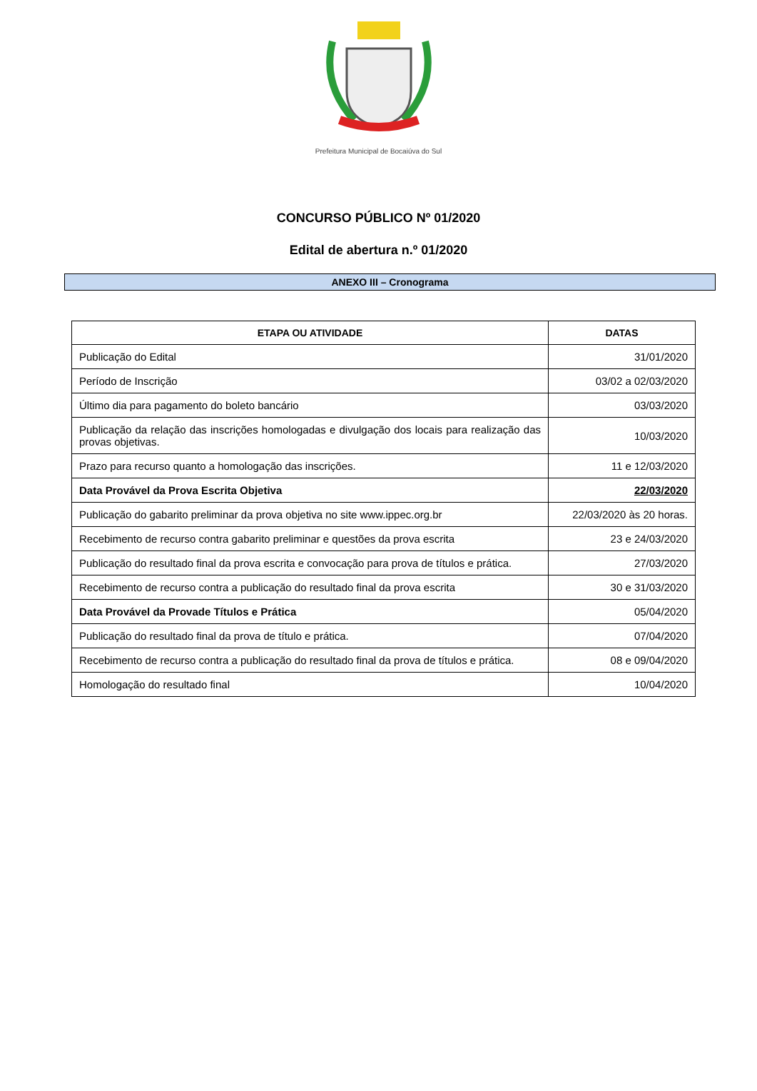Prefeitura Municipal de Bocaiúva do Sul
CONCURSO PÚBLICO Nº 01/2020
Edital de abertura n.º 01/2020
ANEXO III – Cronograma
| ETAPA OU ATIVIDADE | DATAS |
| --- | --- |
| Publicação do Edital | 31/01/2020 |
| Período de Inscrição | 03/02 a 02/03/2020 |
| Último dia para pagamento do boleto bancário | 03/03/2020 |
| Publicação da relação das inscrições homologadas e divulgação dos locais para realização das provas objetivas. | 10/03/2020 |
| Prazo para recurso quanto a homologação das inscrições. | 11 e 12/03/2020 |
| Data Provável da Prova Escrita Objetiva | 22/03/2020 |
| Publicação do gabarito preliminar da prova objetiva no site www.ippec.org.br | 22/03/2020 às 20 horas. |
| Recebimento de recurso contra gabarito preliminar e questões da prova escrita | 23 e 24/03/2020 |
| Publicação do resultado final da prova escrita e convocação para prova de títulos e prática. | 27/03/2020 |
| Recebimento de recurso contra a publicação do resultado final da prova escrita | 30 e 31/03/2020 |
| Data Provável da Provade Títulos e Prática | 05/04/2020 |
| Publicação do resultado final da prova de título e prática. | 07/04/2020 |
| Recebimento de recurso contra a publicação do resultado final da prova de títulos e prática. | 08 e 09/04/2020 |
| Homologação do resultado final | 10/04/2020 |